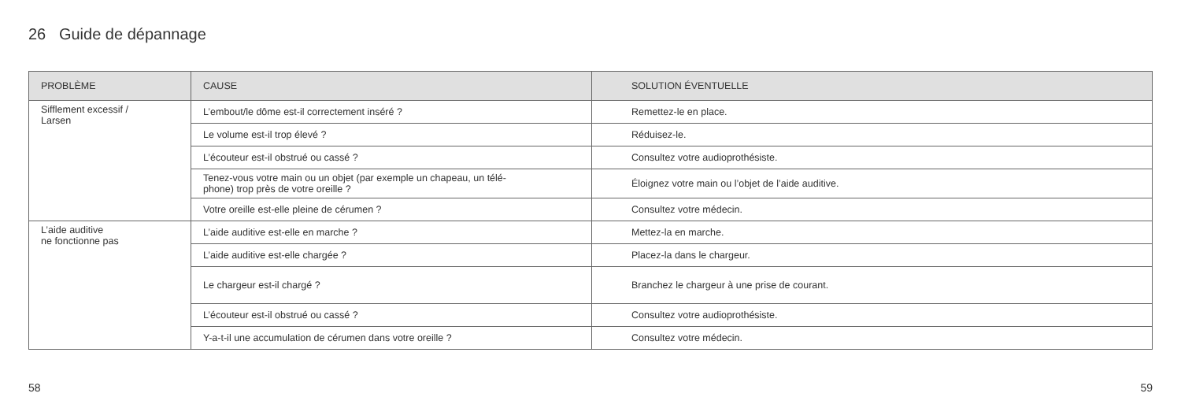26 Guide de dépannage
| PROBLÈME | CAUSE | SOLUTION ÉVENTUELLE |
| --- | --- | --- |
| Sifflement excessif / Larsen | L’embout/le dôme est-il correctement inséré ? | Remettez-le en place. |
| | Le volume est-il trop élevé ? | Réduisez-le. |
| | L’écouteur est-il obstrué ou cassé ? | Consultez votre audioprothésiste. |
| | Tenez-vous votre main ou un objet (par exemple un chapeau, un télé- phone) trop près de votre oreille ? | Éloignez votre main ou l’objet de l’aide auditive. |
| | Votre oreille est-elle pleine de cérumen ? | Consultez votre médecin. |
| L’aide auditive ne fonctionne pas | L’aide auditive est-elle en marche ? | Mettez-la en marche. |
| | L’aide auditive est-elle chargée ? | Placez-la dans le chargeur. |
| | Le chargeur est-il chargé ? | Branchez le chargeur à une prise de courant. |
| | L’écouteur est-il obstrué ou cassé ? | Consultez votre audioprothésiste. |
| | Y-a-t-il une accumulation de cérumen dans votre oreille ? | Consultez votre médecin. |
58 59